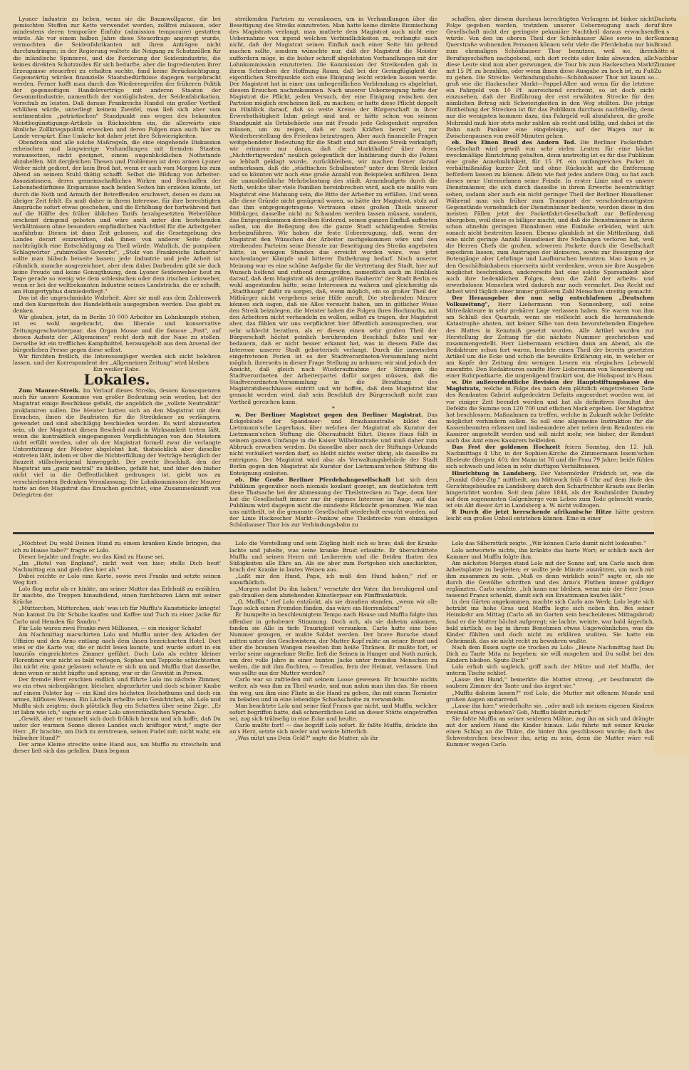Lyoner Industrie zu heben, wenn sie die Baumwollgarne, die bei gemischten Stoffen zur Kette verwendet werden, zollfrei zulassen, oder mindestens deren temporäre Einfuhr (admission temporaire) gestatten würde. Als vor einem halben Jahre diese Steuerfrage angeregt wurde, vermochten die Seidenfabrikanten mit ihren Anträgen nicht durchzudringen; in der Regierung waltete die Neigung zu Schutzzöllen für die inländische Spinnerei, und die Forderung der Seidenindustrie, die keines direkten Schutzzolles für sich bedurfte, aber die Ingredienzien ihrer Erzeugnisse steuerfrei zu erhalten suchte, fand keine Berücksichtigung. Gegenwärtig würden finanzielle Staatsbedürfnisse dagegen vorgebracht werden. Ferner hofft man durch das Wiederergreifen der früheren Politik der gegenseitigen Handelsverträge mit anderen Staaten der Gesammtindustrie, namentlich der vorzüglichsten, der Seidenfabrikation, Vorschub zu leisten. Daß daraus Frankreichs Handel ein großer Vortheil erblühen würde, unterliegt keinem Zweifel, man ließ sich aber vom sentimentalen „patriotischen" Standpunkt aus wegen des bekannten Meistbegünstigungs-Artikels in Rücksichten ein, die allerwärts eine ähnliche Zollkriegspolitik erwecken und deren Folgen man auch hier zu Lande verspürt. Eine Umkehr hat daher jetzt ihre Schwierigkeiten.
Obendrein sind alle solche Maßregeln, die eine eingehende Diskussion erheischen und langwierige Verhandlungen mit fremden Staaten voraussetzen, nicht geeignet, einem augenblicklichen Nothstande abzuhelfen. Mit dergleichen Thesen und Problemen ist dem armen Lyoner Weber nicht gedient, der kein Brod hat, wenn er auch vom Morgen bis zum Abend an seinem Stuhl thätig schafft. Selbst die Bildung von Arbeiter-Assoziationen, deren gemeinschaftliches Wirken und Beschaffen der Lebensbedürfnisse Ersparnisse nach beiden Seiten hin erzielen könnte, ist durch die Noth und Armuth der Betreffenden erschwert, denen es dazu an übriger Zeit fehlt. Es muß daher in ihrem Interesse, für ihre berechtigten Ansprüche sofort etwas geschehen, und die Erhöhung der fortwährend fast auf die Hälfte des früher üblichen Tarifs herabgesetzten Weberlöhne erscheint dringend geboten und wäre auch unter den bestehenden Verhältnissen ohne besonders empfindlichen Nachtheil für die Arbeitgeber ausführbar. Diesen ist dann Zeit gelassen, auf die Gesetzgebung des Landes derart einzuwirken, daß ihnen von anderer Seite dafür nachträglich eine Entschädigung zu Theil würde. Wahrlich, die pompösen Schlagwörter „ruhmvolles Gewerbe", „Stolz von Frankreichs Industrie" sollte man hübsch beiseite lassen; jede Industrie und jede Arbeit ist rühmlich, manche ausgezeichnet, aber dem dabei Darbenden gibt sie doch keine Freude und keine Genugthuung, dem Lyoner Seidenweber heut zu Tage gerade so wenig wie dem schlesischen oder dem irischen Leinweber, wenn er bei der weltbekannten Industrie seines Landstrichs, die er schafft, am Hungertyphus darniederliegt."
Das ist die ungeschminkte Wahrheit. Aber sie muß aus dem Zahlenwerk und den Kurszetteln des Handelstheils ausgegraben werden. Das giebt zu denken.
Wir glauben, jetzt, da in Berlin 10 000 Arbeiter im Lohnkampfe stehen, ist es wohl angebracht, das liberale und konservative Zeitungsgeschwisterpaar, das Organ Mosse und die famose „Post", auf diesen Aufsatz der „Allgemeinen" recht derb mit der Nase zu stoßen. Derselbe ist ein treffliches Kampfmittel, herausgeholt aus dem Arsenal der bürgerlichen Presse gegen diese selbst.
Wir fürchten freilich, die Interessenjäger werden sich nicht belehren lassen, und der Korrespondent der „Allgemeinen Zeitung" wird bleiben
Ein weißer Rabe.
Lokales.
Zum Maurer-Streik. Im Verlauf dieses Streiks, dessen Konsequenzen auch für unsere Kommune von großer Bedeutung sein werden, hat der Magistrat einige Beschlüsse gefaßt, die angeblich die „vollste Neutralität" proklamiren sollen. Die Meister hatten sich an den Magistrat mit dem Ersuchen, ihnen die Baufristen für die Streikdauer zu verlängern, gewendet und sind abschlägig beschieden worden. Es wird abzuwarten sein, ob der Magistrat diesen Bescheid auch in Wirksamkeit treten läßt, wenn die kontraktlich eingegangenen Verpflichtungen von den Meistern nicht erfüllt werden, oder ob der Magistrat formell zwar die verlangte Unterstützung der Meister abgelehnt hat, thatsächlich aber dieselbe eintreten läßt, indem er über die Nichterfüllung der Verträge bezüglich der Bauzeit stillschweigend hinweggeht. Der zweite Beschluß, den der Magistrat um „ganz neutral" zu bleiben, gefaßt hat, und über den bisher nicht viel in die Oeffentlichkeit gedrungen ist, giebt uns zu verschiedensten Bedenken Veranlassung. Die Lohnkommission der Maurer hatte an den Magistrat das Ersuchen gerichtet, eine Zusammenkunft von Delegirten der
streikenden Parteien zu veranlassen, um in Verhandlungen über die Beseitigung des Streiks einzutreten. Man hatte keine direkte Einmischung des Magistrats verlangt, man muthete dem Magistrat auch nicht eine Uebernahme von irgend welchen Verbindlichkeiten zu, verlangte auch nicht, daß der Magistrat seinen Einfluß nach einer Seite hin geltend machen sollte, sondern wünschte nur, daß der Magistrat die Meister auffordern möge, in die bisher schroff abgelehnten Verhandlungen mit der Lohnkommission einzutreten. Die Kommission der Streikenden gab in ihrem Schreiben der Hoffnung Raum, daß bei der Geringfügigkeit der eigentlichen Streitpunkte sich eine Einigung leicht erzielen lassen werde. Der Magistrat hat in einer uns unbegreiflichen Verblendung es abgelehnt, diesem Ersuchen nachzukommen. Nach unserer Ueberzeugung hatte der Magistrat die Pflicht, jeden Versuch, der eine Einigung zwischen den Parteien möglich erscheinen ließ, zu machen; er hatte diese Pflicht doppelt im Hinblick darauf, daß so weite Kreise der Bürgerschaft in ihrer Erwerbsthätigkeit lahm gelegt sind und er hätte schon von seinem Standpunkt als Ortsbehörde aus mit Freude jede Gelegenheit ergreifen müssen, um zu zeigen, daß er nach Kräften bereit sei, zur Wiederherstellung des Friedens beizutragen. Aber auch finanzielle Fragen weitgehendster Bedeutung für die Stadt sind mit diesem Streik verknüpft; wir erinnern nur daran, daß die „Markthallen" über deren „Nichtfertigwerden" neulich gelegentlich der Inhibirung durch die Polizei so lebhaft geklagt wurde, zurückbleiben, wir machen ferner darauf aufmerksam, daß die „städtischen Schulbauten" unter dem Streik leiden und so könnten wir noch eine große Anzahl von Beispielen anführen. Denn die unausbleibliche Mehrbelastung des städt. Armenbudgets durch die Noth, welche über viele Familien hereinbrechen wird, auch sie mußte vom Magistrat eine Mahnung sein, die Bitte der Arbeiter zu erfüllen. Und wenn alle diese Gründe nicht genügend waren, so hätte der Magistrat, stolz auf das ihm entgegengetragene Vertrauen eines großen Theils unserer Mitbürger, dasselbe nicht zu Schanden werden lassen müssen, sondern, das Entgegenkommen derselben fördernd, seinen ganzen Einfluß aufbieten sollen, um die Beilegung des die ganze Stadt schädigenden Streiks herbeizuführen. Wir haben die feste Ueberzeugung, daß, wenn der Magistrat den Wünschen der Arbeiter nachgekommen wäre und den streikenden Parteien seine Dienste zur Beseitigung des Streiks angeboten hätte, in wenigen Stunden das erreicht worden wäre, was jetzt wochenlanger Kämpfe und bitterer Entbehrung bedarf. Nach unserer Meinung war es eine schöne Aufgabe für die Vertretung der Stadt, hier auf Wunsch helfend und rathend einzugreifen, namentlich auch im Hinblick darauf, daß dem Magistrat als dem „größten Bauherrn" der Stadt Berlin es wohl angestanden hätte, seine Interessen zu wahren und gleichzeitig als „Stadthaupt" dafür zu sorgen, daß, wenn möglich, ein so großer Theil der Mitbürger nicht vergebens seine Hilfe anruft. Die streikenden Maurer können sich sagen, daß sie Alles versucht haben, um in gütlicher Weise den Streik beizulegen, die Meister haben die Folgen ihres Hochmuths, mit den Arbeitern nicht verhandeln zu wollen, selbst zu tragen, der Magistrat aber, das fühlen wir uns verpflichtet hier öffentlich auszusprechen, war sehr schlecht berathen, als er diesen einen sehr großen Theil der Bürgerschaft höchst peinlich berührenden Beschluß faßte und wir bedauern, daß er nicht besser erkannt hat, was in diesem Falle das Interesse unserer Stadt gebieterisch verlangt. Durch die inzwischen eingetretenen Ferien ist es der Stadtverordneten-Versammlung nicht möglich, ihrerseits in dieser Frage Stellung zu nehmen; wir sind jedoch der Ansicht, daß gleich nach Wiederaufnahme der Sitzungen die Stadtverordneten der Arbeiterpartei dafür sorgen müssen, daß die Stadtverordneten-Versammlung in die Berathung des Magistratsbeschlusses eintritt und wir hoffen, daß dem Magistrat klar gemacht werden wird, daß sein Beschluß der Bürgerschaft nicht zum Vortheil gereichen kann.
*
w. Der Berliner Magistrat gegen den Berliner Magistrat. Das Eckgebäude der Spandauer- und Brauhausstraße bildet das Lietzmann'sche Lagerhaus, über welches der Magistrat als Kurator der Lietzmann'schen Stiftung die Oberaufsicht führt. Dieses Haus fällt in seinem ganzen Umfange in die Kaiser Wilhelmstraße und muß daher zum Abbruch erworben werden. Da dasselbe aber nach der Stiftungs-Urkunde nicht veräußert werden darf, so bleibt nichts weiter übrig, als dasselbe zu enteignen. Der Magistrat wird also als Verwaltungsbehörde der Stadt Berlin gegen den Magistrat als Kurator der Lietzmann'schen Stiftung die Enteignung einleiten.
eb. Die Große Berliner Pferdebahngesellschaft hat sich dem Publikum gegenüber noch niemals koulant gezeigt, am deutlichsten tritt diese Thatsache bei der Abmessung der Theilstrecken zu Tage, denn hier hat die Gesellschaft immer nur ihr eigenes Interesse im Auge, auf das Publikum wird dagegen nicht die mindeste Rücksicht genommen. Wie man uns mittheilt, ist die genannte Gesellschaft wiederholt ersucht worden, auf der Linie Hackescher Markt—Pankow eine Theilstrecke vom ehmaligen Schönhauser Thor bis zur Verbindungsbahn zu
schaffen, aber diesem durchaus berechtigten Verlangen ist bisher nicht Folge gegeben worden, trotzdem unserer Ueberzeugung nach der Gesellschaft nicht der geringste pekuniäre Nachtheil daraus erwachsen würde. Von den im oberen Theil der Schönhauser Allee sowie in der Querstraße wohnenden Personen können sehr viele die Pferdebahn nur bis zum ehemaligen Schönhauser Thor benutzen, weil sie, ihren Berufsgeschäften nachgehend, sich dort rechts oder links abwenden, alle diese Leute sind nun aber gezwungen, die Tour bis zum Hackeschen Markt mit 15 Pf. zu bezahlen, oder wenn ihnen diese Ausgabe zu hoch ist, zu Fuß zu gehen. Die Strecke: Verbindungsbahn—Schönhauser Thor ist kaum so groß wie die Hackescher Markt—Pappel-Allee und wenn für die letztere ein Fahrgeld von 10 Pf. ausreichend erscheint, so ist doch nicht einzusehen, daß der Einführung der erst erwähnten Strecke für den nämlichen Betrag sich Schwierigkeiten in den Weg stellten. Die jetzige Eintheilung der Strecken ist für das Publikum durchaus nachtheilig, denn nur die wenigsten kommen dazu, das Fahrgeld voll abzufahren, die große Mehrzahl muß hier stets mehr zahlen als recht und billig, und dabei ist die Bahn nach Pankow eine eingeleisige, auf der Wagen nur in Zwischenpausen von zwölf Minuten gehen.
eb. Des Einen Brod des Andern Tod. Die Berliner Packetfahrt-Gesellschaft wird gewiß von sehr vielen Leuten für eine höchst zweckmäßige Einrichtung gehalten, denn unstreitig ist es für das Publikum eine große Annehmlichkeit, für 15 Pf. ein umfangreiches Packet in verhältnißmäßig kurzer Zeit und ohne Rücksicht auf die Entfernung befördern lassen zu können. Allein wie fast jedes andere Ding, so hat auch dieses neue Unternehmen seine Feinde. In erster Linie sind es unsere Dienstmänner, die sich durch dasselbe in ihrem Erwerbe beeinträchtigt sehen, sodann aber auch ein nicht geringer Theil der Berliner Hausdiener. Während man sich früher zum Transport der verschiedenartigsten Gegenstände vornehmlich der Dienstmänner bediente, werden diese in den meisten Fällen jetzt der Packetfahrt-Gesellschaft zur Beförderung übergeben, weil diese es billiger macht, und daß die Dienstmänner in ihren schon ohnehin geringen Einnahmen eine Einbuße erleiden, wird sich sonach nicht bestreiten lassen. Ebenso glaublich ist die Mittheilung, daß eine nicht geringe Anzahl Hausdiener ihre Stellungen verloren hat, weil die Herren Chefs die großen, schweren Packete durch die Gesellschaft expediren lassen, zum Austragen der kleineren, sowie zur Besorgung der Botengänge aber Lehrlinge und Laufburschen benutzen. Man kann es ja den Geschäftsinhabern einerseits nicht verdenken, wenn sie ihre Ausgaben möglichst beschränken, andererseits hat eine solche Sparsamkeit aber auch ihre bedenklichen Folgen, denn die Zahl der arbeits- und erwerbslosen Menschen wird dadurch nur noch vermehrt. Das Recht auf Arbeit wird täglich einer immer größeren Zahl Menschen streitig gemacht.
Der Herausgeber der nun selig entschlafenen „Deutschen Volkszeitung", Herr Liebermann von Sonnenberg, soll seine Mitredakteure in sehr prekärer Lage verlassen haben. Sie waren von ihm am Schluß des Quartals, wenn sie vielleicht auch die herannahende Katastrophe ahnten, mit keiner Silbe von dem bevorstehenden Eingehen des Blattes in Kenntniß gesetzt worden. Alle Artikel wurden zur Herstellung der Zeitung für die nächste Nummer geschrieben und zusammengestellt. Herr Liebermann erschien dann am Abend, als die Redakteure schon fort waren, brachte einen Theil der bereits gesetzten Artikel um die Ecke und schob die bewußte Erklärung ein, in welcher er am Kopfe der Zeitung den wenigen Lesern ein elegisches Lebewohl zuseufzte. Den Redakteuren sandte Herr Liebermann von Sonnenberg auf einer Rohrpostkarte, die ungenügend frankirt war, die Hiobspost in's Haus.
w. Die außerordentliche Revision der Hauptstiftungskasse des Magistrats, welche in Folge des nach dem plötzlich eingetretenen Tode des Rendanten Gabriel aufgedeckten Defizits angeordnet worden war, ist vor einiger Zeit beendet worden und hat als definitives Resultat des Defekts die Summe von 120 700 und etlichen Mark ergeben. Der Magistrat hat beschlossen, Maßnahmen zu treffen, welche in Zukunft solche Defekte möglichst verhindern sollen. So soll eine allgemeine Instruktion für die Kassenbeamten erlassen und insbesondere aber neben dem Rendanten ein Kassirer angestellt werden und soll nicht mehr, wie bisher, der Rendant auch das Amt eines Kassirers bekleiden.
Das Fest der goldenen Hochzeit feiern Sonntag, den 12. Juli, Nachmittags 4 Uhr, in der Sophien-Kirche die Zimmermann Issem'schen Eheleute (Bergstr. 40); der Mann ist 76 und die Frau 79 Jahre; beide fühlen sich schwach und leben in sehr dürftigen Verhältnissen.
Hinrichtung in Landsberg. Der Vatermörder Frädrich ist, wie die „Frankf. Oder-Ztg." mittheilt, am Mittwoch früh 6 Uhr auf dem Hofe des Gerichtsgebäudes zu Landsberg durch den Scharfrichter Krauts aus Berlin hingerichtet worden. Seit dem Jahre 1844, als der Raubmörder Dumdey auf dem sogenannten Galgenberge vom Leben zum Tode gebracht wurde, ist ein Akt dieser Art in Landsberg a. W. nicht vollzogen.
R Durch die jetzt herrschende afrikanische Hitze hätte gestern leicht ein großes Unheil entstehen können. Eine in einer
„Möchtest Du wohl Deinen Hund zu einem kranken Kinde bringen, das ich zu Hause habe?" fragte er Lolo.
Dieser bejahte und fragte, wo das Kind zu Hause sei.
„Im „Hotel von England", nicht weit von hier; stelle Dich heut' Nachmittag ein und gieb dies hier ab."
Dabei reichte er Lolo eine Karte, sowie zwei Franks und setzte seinen Weg fort.
Lolo flog mehr als er hinkte, um seiner Mutter das Erlebniß zu erzählen. Er machte, die Treppen hinaufeilend, einen furchtbaren Lärm mit seiner Krücke.
„Mütterchen, Mütterchen, sieh' was ich für Mufflu's Kunststücke kriegte! Nun kannst Du Dir Schuhe kaufen und Kaffee und Tuch zu einer Jacke für Carlo und Hemden für Sandro."
Für Lolo waren zwei Franks zwei Millionen, — ein riesiger Schatz!
Am Nachmittag marschirten Lolo und Mufflu unter den Arkaden der Uffizien und den Arno entlang nach dem ihnen bezeichneten Hotel. Dort wies er die Karte vor, die er nicht lesen konnte, und wurde sofort in ein luxuriös eingerichtetes Zimmer geführt. Doch Lolo als echter kleiner Florentiner war nicht so bald verlegen, Sophas und Teppiche schüchterten ihn nicht ein; ganz gelassen schaute er sich um und Mufflu that dasselbe, denn wenn er nicht hüpfte und sprang, war er die Gravität in Person.
Der fremde Herr erschien endlich und führte Lolo ins nächste Zimmer, wo ein etwa siebenjähriger, bleicher, abgezehrter und doch schöner Knabe auf einem Polster lag — ein Kind des höchsten Reichsthums und doch ein armes, hilfloses Wesen. Ein Lächeln erhellte sein Gesichtchen, als Lolo und Mufflu sich zeigten; doch plötzlich flog ein Schatten über seine Züge. „Er ist lahm wie ich," sagte er in einer Lolo unverständlichen Sprache.
„Gewiß, aber er tummelt sich doch fröhlich herum und ich hoffe, daß Du unter der warmen Sonne dieses Landes auch kräftiger wirst," sagte der Herr. „Er brachte, um Dich zu zerstreuen, seinen Pudel mit; nicht wahr, ein hübscher Hund?"
Der arme Kleine streckte seine Hand aus, um Mufflo zu streicheln und dieser ließ sich das gefallen. Dann begann
Lolo die Vorstellung und sein Zögling hielt sich so brav, daß der Kranke lachte und jubelte, was seine kranke Brust erlaubte. Er überschüttete Mufflu und seinen Herrn mit Leckereien und die Beiden thaten den Süßigkeiten alle Ehre an. Als sie aber zum Fortgehen sich anschickten, brach der Kranke in lautes Weinen aus.
„Laßt mir den Hund, Papa, ich muß den Hund haben," rief er unaufhörlich.
„Morgen sollst Du ihn haben," versetzte der Vater, ihn beruhigend und gab draußen dem abziehenden Künstlerpaar ein Fünffrankstück.
„O, Mufflu," rief Lolo entzückt, als sie draußen standen, „wenn wir alle Tage solch einen Fremden fänden, das wäre ein Herrenleben!"
Er humpelte in beschleunigtem Tempo nach Hause und Mufflu folgte ihm offenbar in gehobener Stimmung. Doch ach, als sie daheim ankamen, fanden sie Alle in tiefe Traurigkeit versunken. Carlo hatte eine böse Nummer gezogen, er mußte Soldat werden. Der brave Bursche stand mitten unter den Geschwistern, der Mutter Kopf ruhte an seiner Brust und über die braunen Wangen rieselten ihm heiße Thränen. Er mußte fort, er verlor seine angenehme Stelle, ließ die Seinen in Hunger und Noth zurück, um drei volle Jahre in einer bunten Jacke unter fremden Menschen zu weilen, die mit ihm fluchten, — freudlos, fern der Heimat, verlassen. Und was sollte aus der Mutter werden?
Carlo war so zufrieden mit seinem Loose gewesen. Er brauchte nichts weiter, als was ihm zu Theil wurde, und nun nahm man ihm das. Sie rissen ihn weg, um ihm eine Flinte in die Hand zu geben, ihn mit einem Tornister zu beladen und in eine lebendige Schießscheibe zu verwandeln.
Man beachtete Lolo und seine fünf Francs gar nicht, und Mufflu, welcher sofort begriffen hatte, daß schmerzliches Leid an dieser Stätte eingetroffen sei, zog sich trübselig in eine Ecke und heulte.
Carlo mußte fort! — das begriff Lolo sofort. Er faßte Mufflu, drückte ihn an's Herz, setzte sich nieder und weinte bitterlich.
„Was nützt uns Dein Geld?" sagte die Mutter, als ihr
Lolo das Silberstück zeigte. „Wir können Carlo damit nicht loskaufen."
Lolo antwortete nichts, ihn kränkte das harte Wort; er schlich nach der Kammer und Mufflu folgte ihm.
Am nächsten Morgen stand Lolo mit der Sonne auf, um Carlo nach dem Arbeitsplatze zu begleiten; er wollte jede Minute ausnützen, um noch mit ihm zusammen zu sein. „Muß es denn wirklich sein?" sagte er, als sie durch die Gewölbe schritten und des Arno's Fluthen immer goldiger erglänzten. Carlo seufzte. „Ich kann nur bleiben, wenn mir der Herr Jesus tausend Francs schenkt, damit sich ein Ersatzmann kaufen läßt."
In den Gärten angekommen, machte sich Carlo ans Werk; Lolo legte sich betrübt ins hohe Gras und Mufflu legte sich neben ihn. Bei seiner Heimkehr am Mittag (Carlo aß im Garten sein bescheidenes Mittagsbrod) fand er die Mutter höchst aufgeregt; sie lachte, weinte, war bald ärgerlich, bald zärtlich; es lag in ihrem Benehmen etwas Ungewöhnliches, was die Kinder fühlten und doch nicht zu erklären wußten. Sie hatte ein Geheimniß, das sie nicht recht zu bewahren wußte.
Nach dem Essen sagte sie trocken zu Lolo: „Heute Nachmittag hast Du Dich zu Tante Mita zu begeben; sie will ausgehen und Du sollst bei den Kindern bleiben. Spute Dich!"
Lolo erhob sich sogleich, griff nach der Mütze und rief Mufflu, der unterm Tische schlief.
„Lasse den Hund," bemerkte die Mutter streng, „er beschmutzt die saubern Zimmer der Tante und das ärgert sie."
„Mufflu daheim lassen?" rief Lolo, die Mutter mit offenem Munde und großen Augen anstarrend.
„Lasse ihn hier," wiederholte sie, „oder muß ich meinen eigenen Kindern zweimal etwas gebieten? Geh, Mufflu bleibt zurück!"
Sie faßte Mufflu an seiner seidenen Mähne, zog ihn an sich und drängte mit der andern Hand die Kinder hinaus. Lolo führte mit seiner Krücke einen Schlag an die Thüre, die hinter ihm geschlossen wurde; doch das Schwesterchen beschwor ihn, artig zu sein, denn die Mutter wäre voll Kummer wegen Carlo.
Dachstu
uf ihre
ffen s
Sonneng
Brand
hätte si
Nachbar
Zimmer
Zu
...